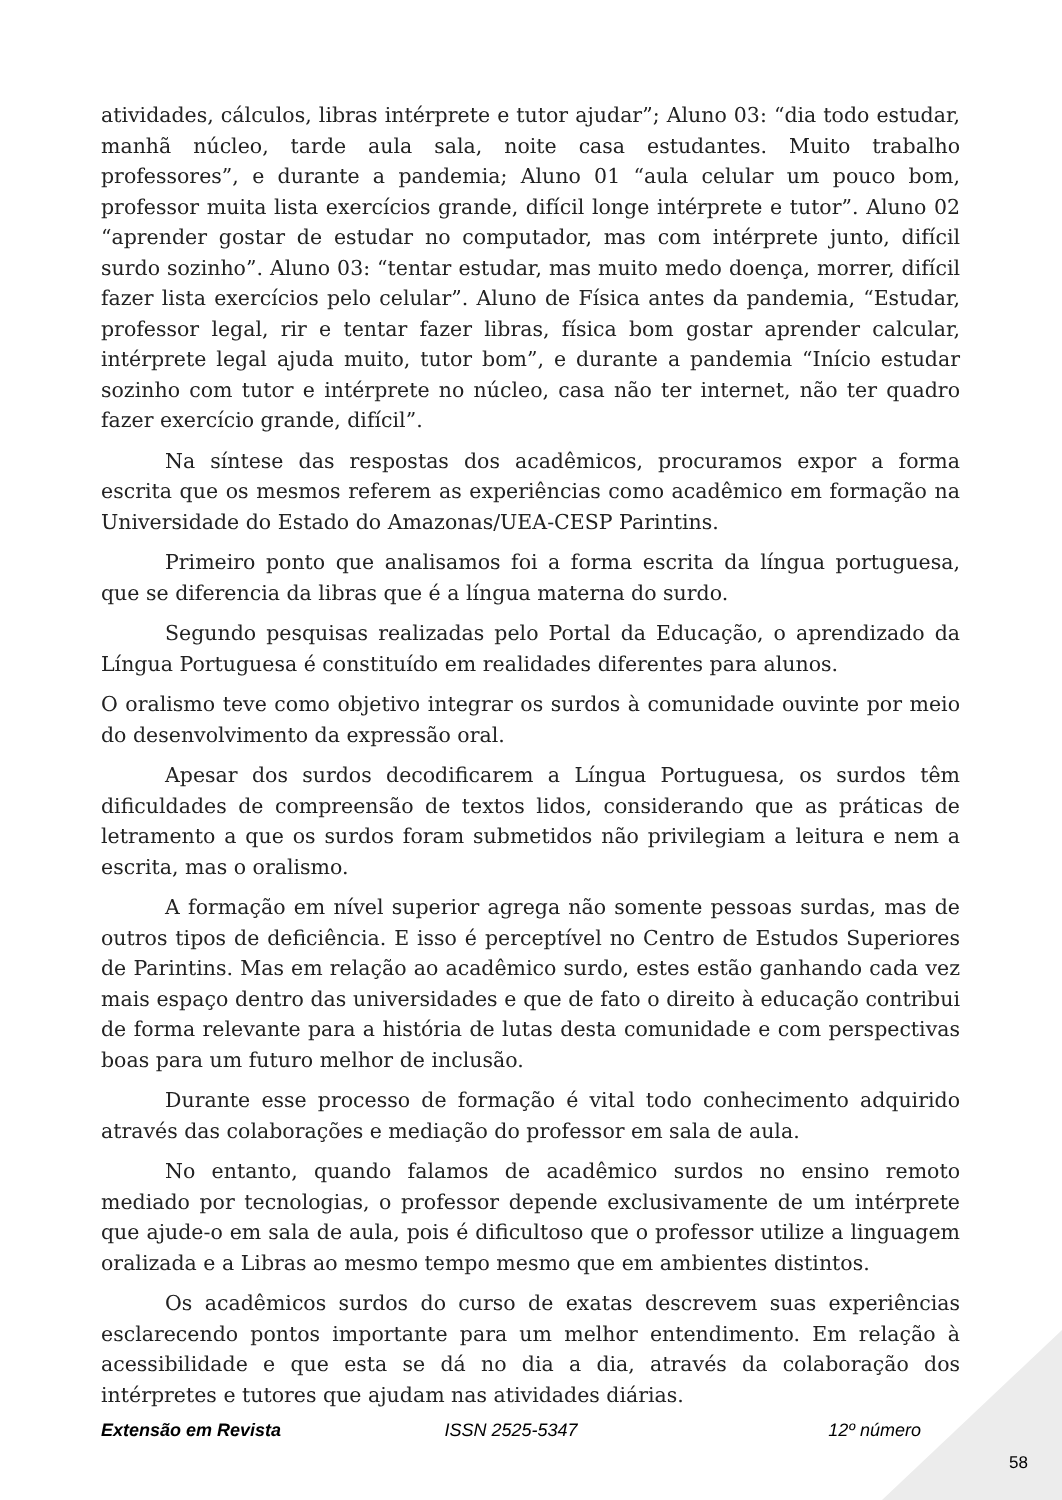atividades, cálculos, libras intérprete e tutor ajudar”; Aluno 03: “dia todo estudar, manhã núcleo, tarde aula sala, noite casa estudantes. Muito trabalho professores”, e durante a pandemia; Aluno 01 “aula celular um pouco bom, professor muita lista exercícios grande, difícil longe intérprete e tutor”. Aluno 02 “aprender gostar de estudar no computador, mas com intérprete junto, difícil surdo sozinho”. Aluno 03: “tentar estudar, mas muito medo doença, morrer, difícil fazer lista exercícios pelo celular”. Aluno de Física antes da pandemia, “Estudar, professor legal, rir e tentar fazer libras, física bom gostar aprender calcular, intérprete legal ajuda muito, tutor bom”, e durante a pandemia “Início estudar sozinho com tutor e intérprete no núcleo, casa não ter internet, não ter quadro fazer exercício grande, difícil”.
Na síntese das respostas dos acadêmicos, procuramos expor a forma escrita que os mesmos referem as experiências como acadêmico em formação na Universidade do Estado do Amazonas/UEA-CESP Parintins.
Primeiro ponto que analisamos foi a forma escrita da língua portuguesa, que se diferencia da libras que é a língua materna do surdo.
Segundo pesquisas realizadas pelo Portal da Educação, o aprendizado da Língua Portuguesa é constituído em realidades diferentes para alunos.
O oralismo teve como objetivo integrar os surdos à comunidade ouvinte por meio do desenvolvimento da expressão oral.
Apesar dos surdos decodificarem a Língua Portuguesa, os surdos têm dificuldades de compreensão de textos lidos, considerando que as práticas de letramento a que os surdos foram submetidos não privilegiam a leitura e nem a escrita, mas o oralismo.
A formação em nível superior agrega não somente pessoas surdas, mas de outros tipos de deficiência. E isso é perceptível no Centro de Estudos Superiores de Parintins. Mas em relação ao acadêmico surdo, estes estão ganhando cada vez mais espaço dentro das universidades e que de fato o direito à educação contribui de forma relevante para a história de lutas desta comunidade e com perspectivas boas para um futuro melhor de inclusão.
Durante esse processo de formação é vital todo conhecimento adquirido através das colaborações e mediação do professor em sala de aula.
No entanto, quando falamos de acadêmico surdos no ensino remoto mediado por tecnologias, o professor depende exclusivamente de um intérprete que ajude-o em sala de aula, pois é dificultoso que o professor utilize a linguagem oralizada e a Libras ao mesmo tempo mesmo que em ambientes distintos.
Os acadêmicos surdos do curso de exatas descrevem suas experiências esclarecendo pontos importante para um melhor entendimento. Em relação à acessibilidade e que esta se dá no dia a dia, através da colaboração dos intérpretes e tutores que ajudam nas atividades diárias.
Extensão em Revista ISSN 2525-5347 12º número
58